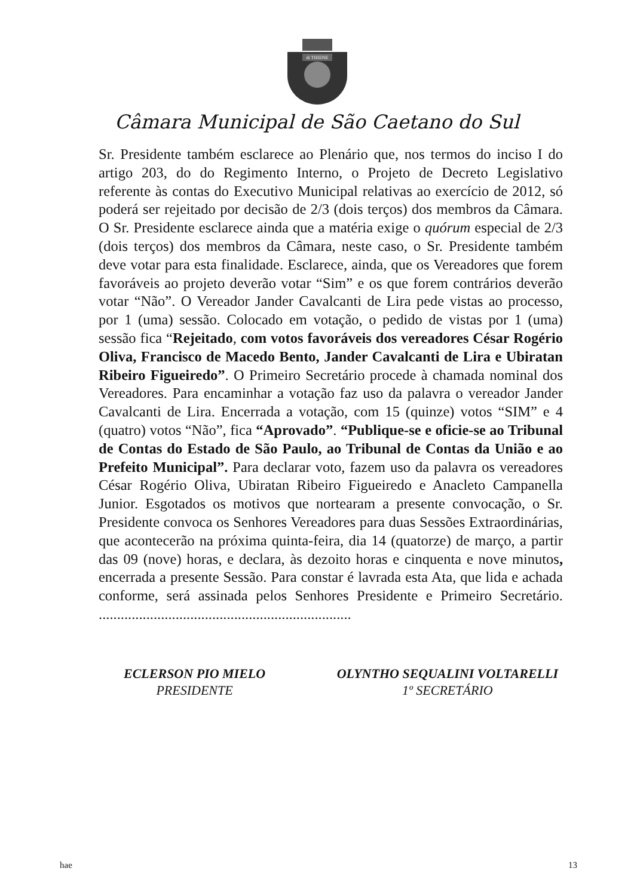di THIENE
Câmara Municipal de São Caetano do Sul
Sr. Presidente também esclarece ao Plenário que, nos termos do inciso I do artigo 203, do do Regimento Interno, o Projeto de Decreto Legislativo referente às contas do Executivo Municipal relativas ao exercício de 2012, só poderá ser rejeitado por decisão de 2/3 (dois terços) dos membros da Câmara. O Sr. Presidente esclarece ainda que a matéria exige o quórum especial de 2/3 (dois terços) dos membros da Câmara, neste caso, o Sr. Presidente também deve votar para esta finalidade. Esclarece, ainda, que os Vereadores que forem favoráveis ao projeto deverão votar “Sim” e os que forem contrários deverão votar “Não”. O Vereador Jander Cavalcanti de Lira pede vistas ao processo, por 1 (uma) sessão. Colocado em votação, o pedido de vistas por 1 (uma) sessão fica “Rejeitado, com votos favoráveis dos vereadores César Rogério Oliva, Francisco de Macedo Bento, Jander Cavalcanti de Lira e Ubiratan Ribeiro Figueiredo”. O Primeiro Secretário procede à chamada nominal dos Vereadores. Para encaminhar a votação faz uso da palavra o vereador Jander Cavalcanti de Lira. Encerrada a votação, com 15 (quinze) votos “SIM” e 4 (quatro) votos “Não”, fica “Aprovado”. “Publique-se e oficie-se ao Tribunal de Contas do Estado de São Paulo, ao Tribunal de Contas da União e ao Prefeito Municipal”. Para declarar voto, fazem uso da palavra os vereadores César Rogério Oliva, Ubiratan Ribeiro Figueiredo e Anacleto Campanella Junior. Esgotados os motivos que nortearam a presente convocação, o Sr. Presidente convoca os Senhores Vereadores para duas Sessões Extraordinárias, que acontecerão na próxima quinta-feira, dia 14 (quatorze) de março, a partir das 09 (nove) horas, e declara, às dezoito horas e cinquenta e nove minutos, encerrada a presente Sessão. Para constar é lavrada esta Ata, que lida e achada conforme, será assinada pelos Senhores Presidente e Primeiro Secretário. .....................................................................
ECLERSON PIO MIELO
PRESIDENTE
OLYNTHO SEQUALINI VOLTARELLI
1º SECRETÁRIO
hae 13